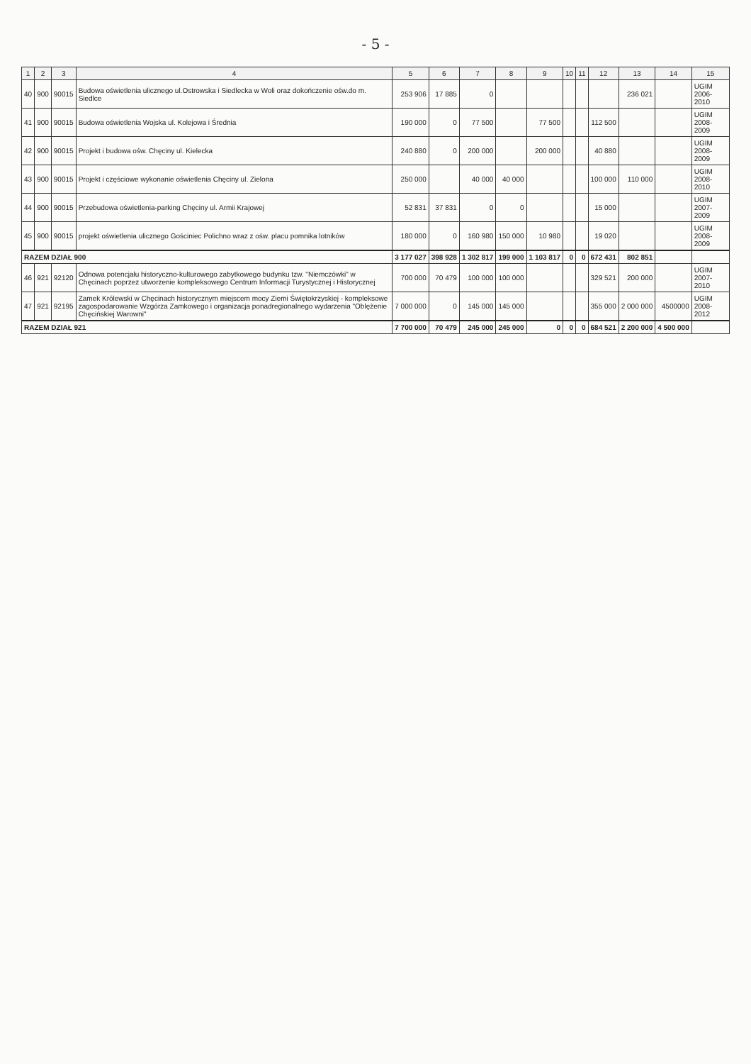- 5 -
| 1 | 2 | 3 | 4 | 5 | 6 | 7 | 8 | 9 | 10 | 11 | 12 | 13 | 14 | 15 |
| --- | --- | --- | --- | --- | --- | --- | --- | --- | --- | --- | --- | --- | --- | --- |
| 40 | 900 | 90015 | Budowa oświetlenia ulicznego ul.Ostrowska i Siedlecka w Woli oraz dokończenie ośw.do m. Siedlce | 253 906 | 17 885 | 0 | | | | | | 236 021 | | UGIM 2006-2010 |
| 41 | 900 | 90015 | Budowa oświetlenia Wojska ul. Kolejowa i Średnia | 190 000 | 0 | 77 500 | | 77 500 | | | 112 500 | | | UGIM 2008-2009 |
| 42 | 900 | 90015 | Projekt i budowa ośw. Chęciny ul. Kielecka | 240 880 | 0 | 200 000 | | 200 000 | | | 40 880 | | | UGIM 2008-2009 |
| 43 | 900 | 90015 | Projekt i częściowe wykonanie oświetlenia Chęciny ul. Zielona | 250 000 | | 40 000 | 40 000 | | | | 100 000 | 110 000 | | UGIM 2008-2010 |
| 44 | 900 | 90015 | Przebudowa oświetlenia-parking Chęciny ul. Armii Krajowej | 52 831 | 37 831 | 0 | 0 | | | | 15 000 | | | UGIM 2007-2009 |
| 45 | 900 | 90015 | projekt oświetlenia ulicznego Gościniec Polichno wraz z ośw. placu pomnika lotników | 180 000 | 0 | 160 980 | 150 000 | 10 980 | | | 19 020 | | | UGIM 2008-2009 |
| RAZEM DZIAŁ 900 | | | | 3 177 027 | 398 928 | 1 302 817 | 199 000 | 1 103 817 | 0 | 0 | 672 431 | 802 851 | | |
| 46 | 921 | 92120 | Odnowa potencjału historyczno-kulturowego zabytkowego budynku tzw. "Niemczówki" w Chęcinach poprzez utworzenie kompleksowego Centrum Informacji Turystycznej i Historycznej | 700 000 | 70 479 | 100 000 | 100 000 | | | | 329 521 | 200 000 | | UGIM 2007-2010 |
| 47 | 921 | 92195 | Zamek Królewski w Chęcinach historycznym miejscem mocy Ziemi Świętokrzyskiej - kompleksowe zagospodarowanie Wzgórza Zamkowego i organizacja ponadregionalnego wydarzenia "Oblężenie Chęcińskiej Warowni" | 7 000 000 | 0 | 145 000 | 145 000 | | | | 355 000 | 2 000 000 | 4500000 | UGIM 2008-2012 |
| RAZEM DZIAŁ 921 | | | | 7 700 000 | 70 479 | 245 000 | 245 000 | 0 | 0 | 0 | 684 521 | 2 200 000 | 4 500 000 | |